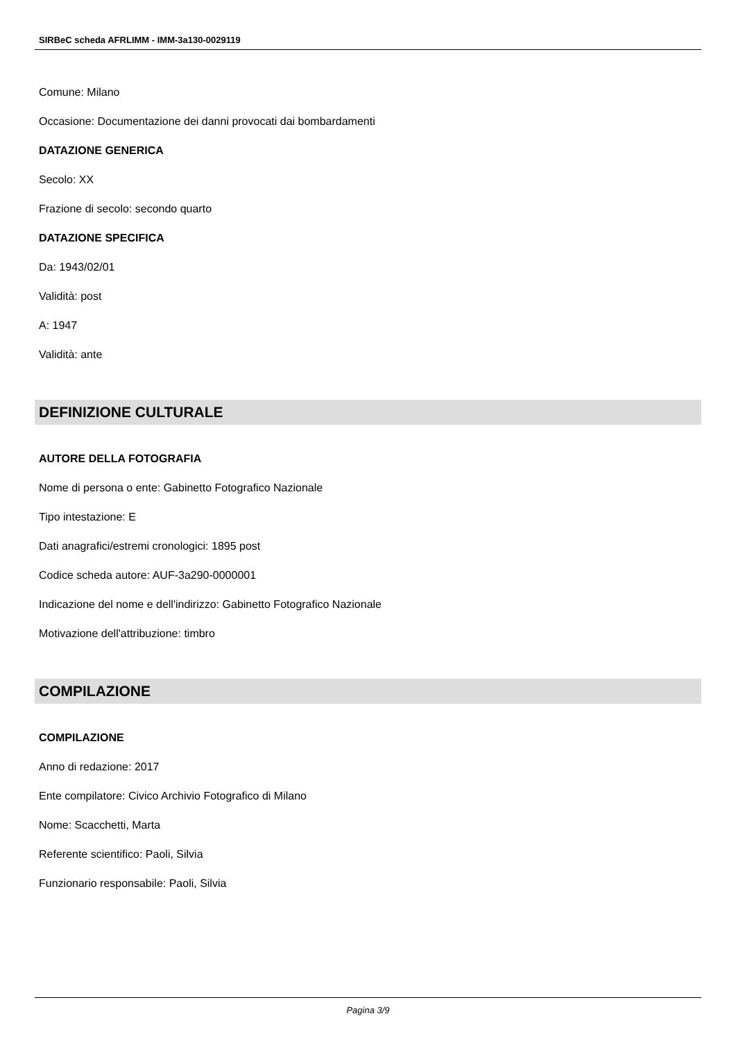SIRBeC scheda AFRLIMM - IMM-3a130-0029119
Comune: Milano
Occasione: Documentazione dei danni provocati dai bombardamenti
DATAZIONE GENERICA
Secolo: XX
Frazione di secolo: secondo quarto
DATAZIONE SPECIFICA
Da: 1943/02/01
Validità: post
A: 1947
Validità: ante
DEFINIZIONE CULTURALE
AUTORE DELLA FOTOGRAFIA
Nome di persona o ente: Gabinetto Fotografico Nazionale
Tipo intestazione: E
Dati anagrafici/estremi cronologici: 1895 post
Codice scheda autore: AUF-3a290-0000001
Indicazione del nome e dell'indirizzo: Gabinetto Fotografico Nazionale
Motivazione dell'attribuzione: timbro
COMPILAZIONE
COMPILAZIONE
Anno di redazione: 2017
Ente compilatore: Civico Archivio Fotografico di Milano
Nome: Scacchetti, Marta
Referente scientifico: Paoli, Silvia
Funzionario responsabile: Paoli, Silvia
Pagina 3/9